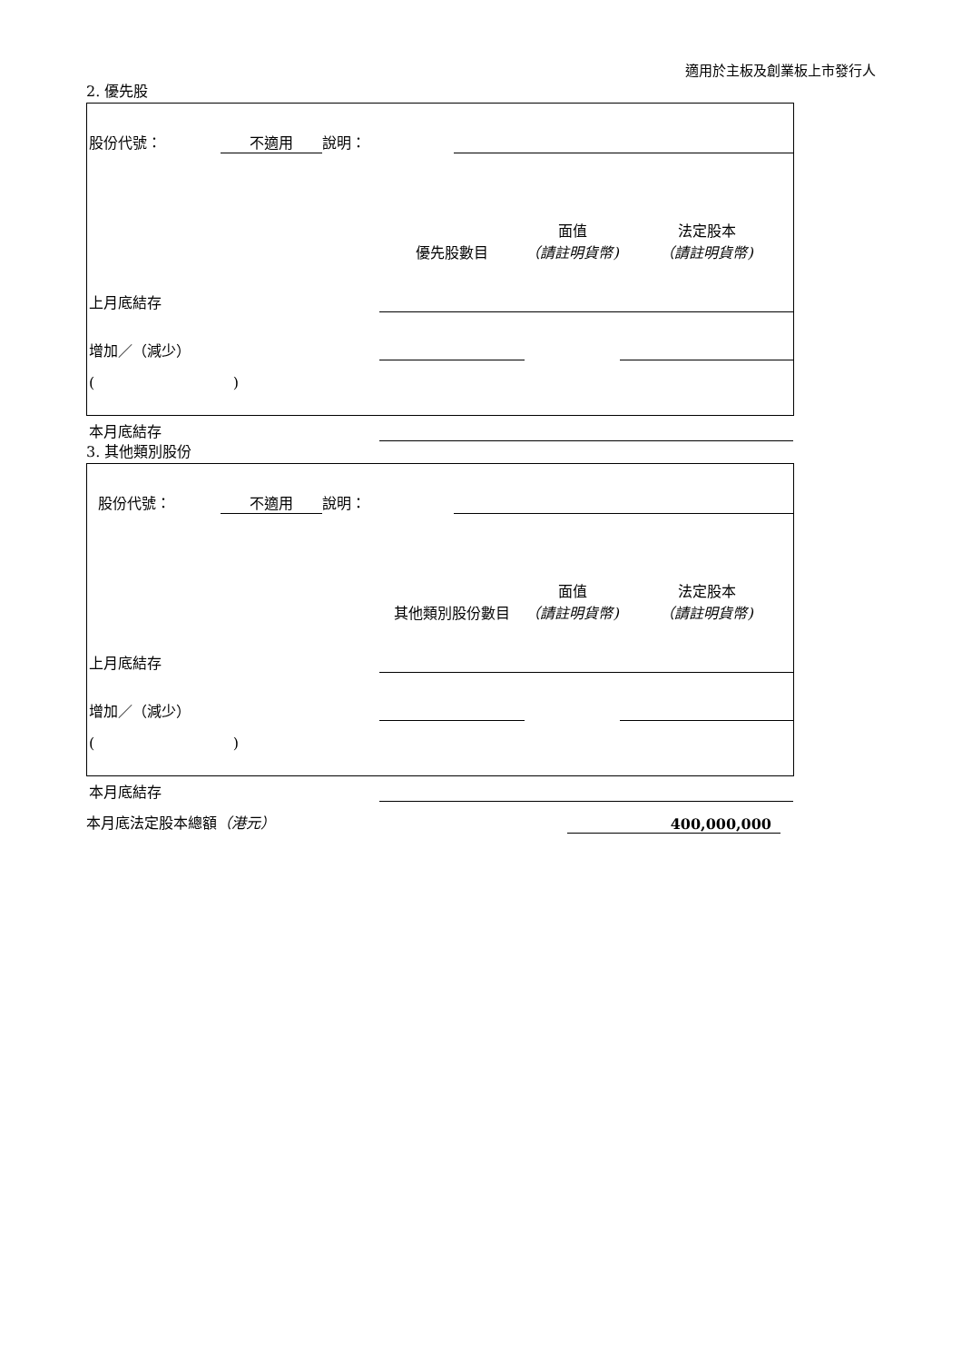適用於主板及創業板上市發行人
2. 優先股
| 股份代號： | 不適用 | 說明： | |
| | 優先股數目 | 面值 （請註明貨幣) | 法定股本 （請註明貨幣) |
| 上月底結存 | | | |
| 增加／（減少） | | | |
| ( ) | | | |
| 本月底結存 | | | |
3. 其他類別股份
| 股份代號： | 不適用 | 說明： | |
| | 其他類別股份數目 | 面值 （請註明貨幣) | 法定股本 （請註明貨幣) |
| 上月底結存 | | | |
| 增加／（減少） | | | |
| ( ) | | | |
| 本月底結存 | | | |
| 本月底法定股本總額 （港元） | 400,000,000 | |